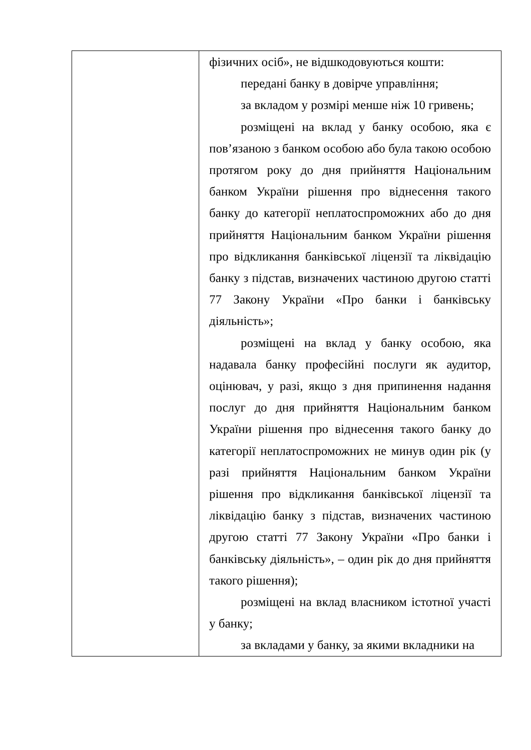| | фізичних осіб», не відшкодовуються кошти: передані банку в довірче управління; за вкладом у розмірі менше ніж 10 гривень; розміщені на вклад у банку особою, яка є пов’язаною з банком особою або була такою особою протягом року до дня прийняття Національним банком України рішення про віднесення такого банку до категорії неплатоспроможних або до дня прийняття Національним банком України рішення про відкликання банківської ліцензії та ліквідацію банку з підстав, визначених частиною другою статті 77 Закону України «Про банки і банківську діяльність»; розміщені на вклад у банку особою, яка надавала банку професійні послуги як аудитор, оцінювач, у разі, якщо з дня припинення надання послуг до дня прийняття Національним банком України рішення про віднесення такого банку до категорії неплатоспроможних не минув один рік (у разі прийняття Національним банком України рішення про відкликання банківської ліцензії та ліквідацію банку з підстав, визначених частиною другою статті 77 Закону України «Про банки і банківську діяльність», – один рік до дня прийняття такого рішення); розміщені на вклад власником істотної участі у банку; за вкладами у банку, за якими вкладники на |